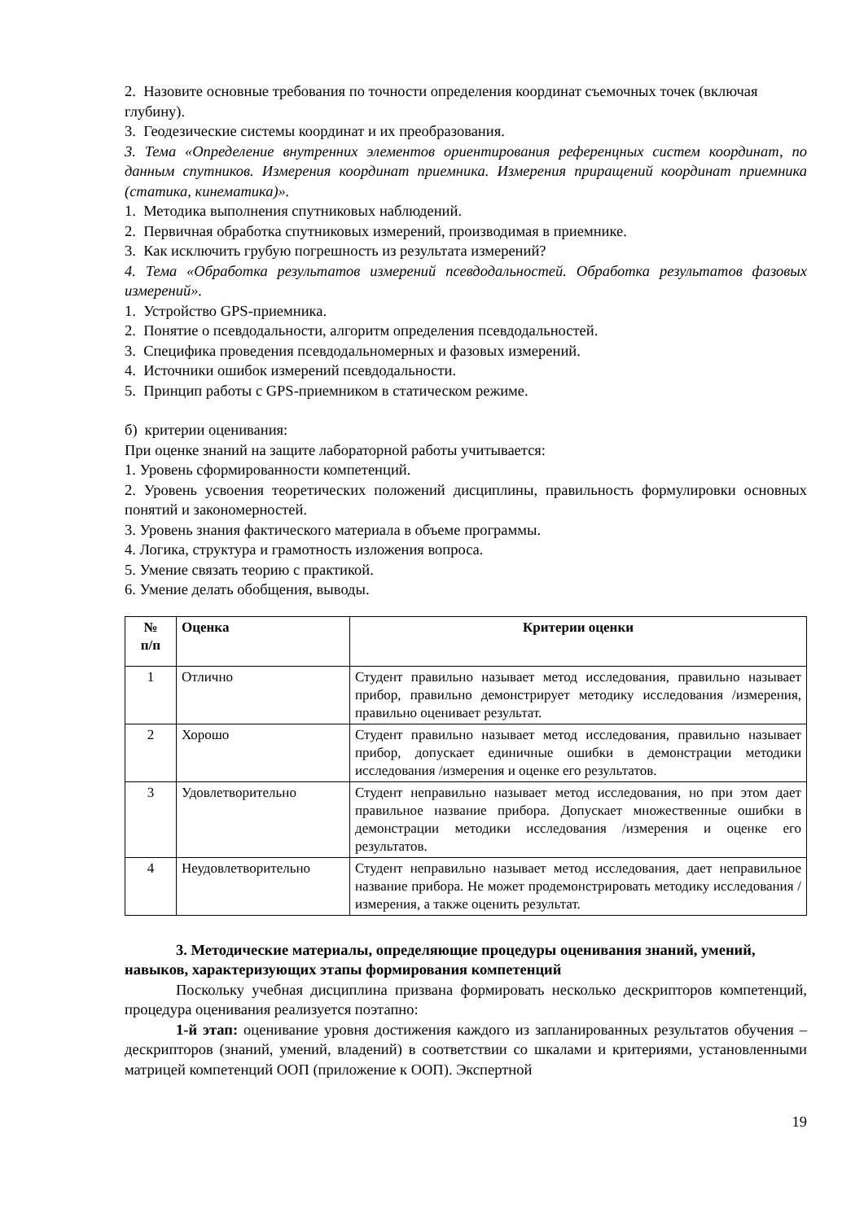2. Назовите основные требования по точности определения координат съемочных точек (включая глубину).
3. Геодезические системы координат и их преобразования.
3. Тема «Определение внутренних элементов ориентирования референцных систем координат, по данным спутников. Измерения координат приемника. Измерения приращений координат приемника (статика, кинематика)».
1. Методика выполнения спутниковых наблюдений.
2. Первичная обработка спутниковых измерений, производимая в приемнике.
3. Как исключить грубую погрешность из результата измерений?
4. Тема «Обработка результатов измерений псевдодальностей. Обработка результатов фазовых измерений».
1. Устройство GPS-приемника.
2. Понятие о псевдодальности, алгоритм определения псевдодальностей.
3. Специфика проведения псевдодальномерных и фазовых измерений.
4. Источники ошибок измерений псевдодальности.
5. Принцип работы с GPS-приемником в статическом режиме.
б) критерии оценивания:
При оценке знаний на защите лабораторной работы учитывается:
1. Уровень сформированности компетенций.
2. Уровень усвоения теоретических положений дисциплины, правильность формулировки основных понятий и закономерностей.
3. Уровень знания фактического материала в объеме программы.
4. Логика, структура и грамотность изложения вопроса.
5. Умение связать теорию с практикой.
6. Умение делать обобщения, выводы.
| № п/п | Оценка | Критерии оценки |
| --- | --- | --- |
| 1 | Отлично | Студент правильно называет метод исследования, правильно называет прибор, правильно демонстрирует методику исследования /измерения, правильно оценивает результат. |
| 2 | Хорошо | Студент правильно называет метод исследования, правильно называет прибор, допускает единичные ошибки в демонстрации методики исследования /измерения и оценке его результатов. |
| 3 | Удовлетворительно | Студент неправильно называет метод исследования, но при этом дает правильное название прибора. Допускает множественные ошибки в демонстрации методики исследования /измерения и оценке его результатов. |
| 4 | Неудовлетворительно | Студент неправильно называет метод исследования, дает неправильное название прибора. Не может продемонстрировать методику исследования /измерения, а также оценить результат. |
3. Методические материалы, определяющие процедуры оценивания знаний, умений, навыков, характеризующих этапы формирования компетенций
Поскольку учебная дисциплина призвана формировать несколько дескрипторов компетенций, процедура оценивания реализуется поэтапно:
1-й этап: оценивание уровня достижения каждого из запланированных результатов обучения – дескрипторов (знаний, умений, владений) в соответствии со шкалами и критериями, установленными матрицей компетенций ООП (приложение к ООП). Экспертной
19